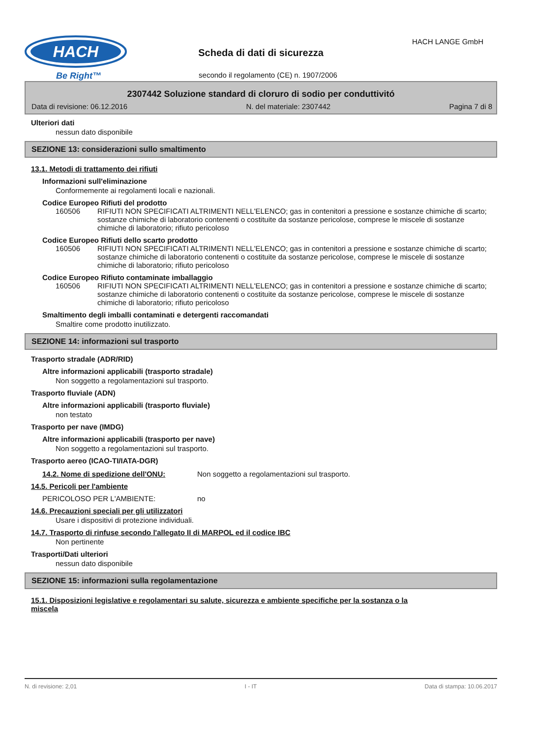HACH
Be Right™
Scheda di dati di sicurezza
HACH LANGE GmbH
secondo il regolamento (CE) n. 1907/2006
2307442 Soluzione standard di cloruro di sodio per conduttivitó
Data di revisione: 06.12.2016 N. del materiale: 2307442 Pagina 7 di 8
Ulteriori dati
nessun dato disponibile
SEZIONE 13: considerazioni sullo smaltimento
13.1. Metodi di trattamento dei rifiuti
Informazioni sull'eliminazione
Conformemente ai regolamenti locali e nazionali.
Codice Europeo Rifiuti del prodotto
160506 RIFIUTI NON SPECIFICATI ALTRIMENTI NELL'ELENCO; gas in contenitori a pressione e sostanze chimiche di scarto; sostanze chimiche di laboratorio contenenti o costituite da sostanze pericolose, comprese le miscele di sostanze chimiche di laboratorio; rifiuto pericoloso
Codice Europeo Rifiuti dello scarto prodotto
160506 RIFIUTI NON SPECIFICATI ALTRIMENTI NELL'ELENCO; gas in contenitori a pressione e sostanze chimiche di scarto; sostanze chimiche di laboratorio contenenti o costituite da sostanze pericolose, comprese le miscele di sostanze chimiche di laboratorio; rifiuto pericoloso
Codice Europeo Rifiuto contaminate imballaggio
160506 RIFIUTI NON SPECIFICATI ALTRIMENTI NELL'ELENCO; gas in contenitori a pressione e sostanze chimiche di scarto; sostanze chimiche di laboratorio contenenti o costituite da sostanze pericolose, comprese le miscele di sostanze chimiche di laboratorio; rifiuto pericoloso
Smaltimento degli imballi contaminati e detergenti raccomandati
Smaltire come prodotto inutilizzato.
SEZIONE 14: informazioni sul trasporto
Trasporto stradale (ADR/RID)
Altre informazioni applicabili (trasporto stradale)
Non soggetto a regolamentazioni sul trasporto.
Trasporto fluviale (ADN)
Altre informazioni applicabili (trasporto fluviale)
non testato
Trasporto per nave (IMDG)
Altre informazioni applicabili (trasporto per nave)
Non soggetto a regolamentazioni sul trasporto.
Trasporto aereo (ICAO-TI/IATA-DGR)
14.2. Nome di spedizione dell'ONU: Non soggetto a regolamentazioni sul trasporto.
14.5. Pericoli per l'ambiente
PERICOLOSO PER L'AMBIENTE: no
14.6. Precauzioni speciali per gli utilizzatori
Usare i dispositivi di protezione individuali.
14.7. Trasporto di rinfuse secondo l'allegato II di MARPOL ed il codice IBC
Non pertinente
Trasporti/Dati ulteriori
nessun dato disponibile
SEZIONE 15: informazioni sulla regolamentazione
15.1. Disposizioni legislative e regolamentari su salute, sicurezza e ambiente specifiche per la sostanza o la
miscela
N. di revisione: 2,01 I - IT Data di stampa: 10.06.2017